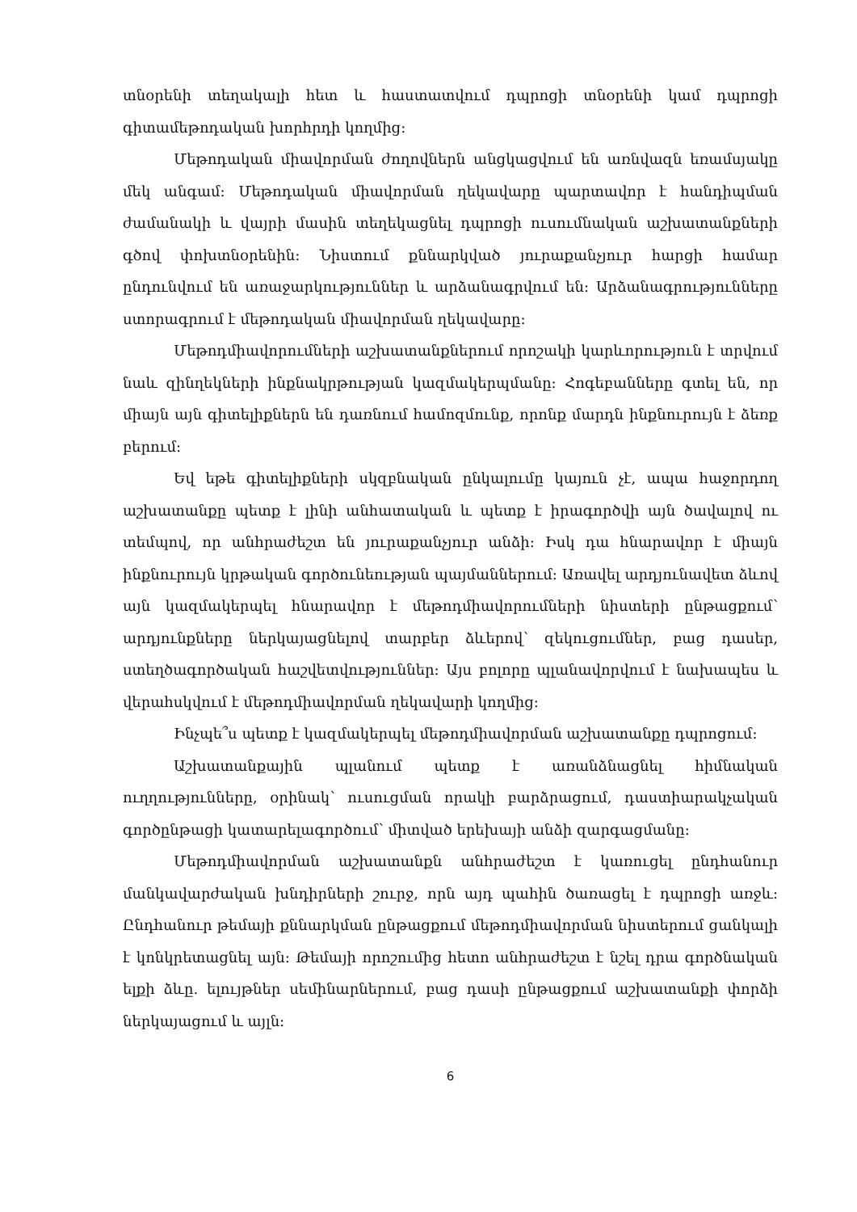տնօրենի տեղակալի հետ և հաստատվում դպրոցի տնօրենի կամ դպրոցի գիտամեթոդական խորհրդի կողմից:
Մեթոդական միավորման ժողովներն անցկացվում են առնվազն եռամսյակը մեկ անգամ: Մեթոդական միավորման ղեկավարը պարտավոր է հանդիպման ժամանակի և վայրի մասին տեղեկացնել դպրոցի ուսումնական աշխատանքների գծով փոխտնօրենին: Նիստում քննարկված յուրաքանչյուր հարցի համար ընդունվում են առաջարկություններ և արձանագրվում են: Արձանագրությունները ստորագրում է մեթոդական միավորման ղեկավարը:
Մեթոդմիավորումների աշխատանքներում որոշակի կարևորություն է տրվում նաև զինղեկների ինքնակրթության կազմակերպմանը: Հոգեբանները գտել են, որ միայն այն գիտելիքներն են դառնում համոզմունք, որոնք մարդն ինքնուրույն է ձեռք բերում:
Եվ եթե գիտելիքների սկզբնական ընկալումը կայուն չէ, ապա հաջորդող աշխատանքը պետք է լինի անհատական և պետք է իրագործվի այն ծավալով ու տեմպով, որ անհրաժեշտ են յուրաքանչյուր անձի: Իսկ դա հնարավոր է միայն ինքնուրույն կրթական գործունեության պայմաններում: Առավել արդյունավետ ձևով այն կազմակերպել հնարավոր է մեթոդմիավորումների նիստերի ընթացքում՝ արդյունքները ներկայացնելով տարբեր ձևերով՝ զեկուցումներ, բաց դասեր, ստեղծագործական հաշվետվություններ: Այս բոլորը պլանավորվում է նախապես և վերահսկվում է մեթոդմիավորման ղեկավարի կողմից:
Ինչպե՞ս պետք է կազմակերպել մեթոդմիավորման աշխատանքը դպրոցում:
Աշխատանքային պլանում պետք է առանձնացնել հիմնական ուղղությունները, օրինակ՝ ուսուցման որակի բարձրացում, դաստիարակչական գործընթացի կատարելագործում՝ միտված երեխայի անձի զարգացմանը:
Մեթոդմիավորման աշխատանքն անհրաժեշտ է կառուցել ընդհանուր մանկավարժական խնդիրների շուրջ, որն այդ պահին ծառացել է դպրոցի առջև: Ընդհանուր թեմայի քննարկման ընթացքում մեթոդմիավորման նիստերում ցանկալի է կոնկրետացնել այն: Թեմայի որոշումից հետո անհրաժեշտ է նշել դրա գործնական ելքի ձևը. ելույթներ սեմինարներում, բաց դասի ընթացքում աշխատանքի փորձի ներկայացում և այլն:
6